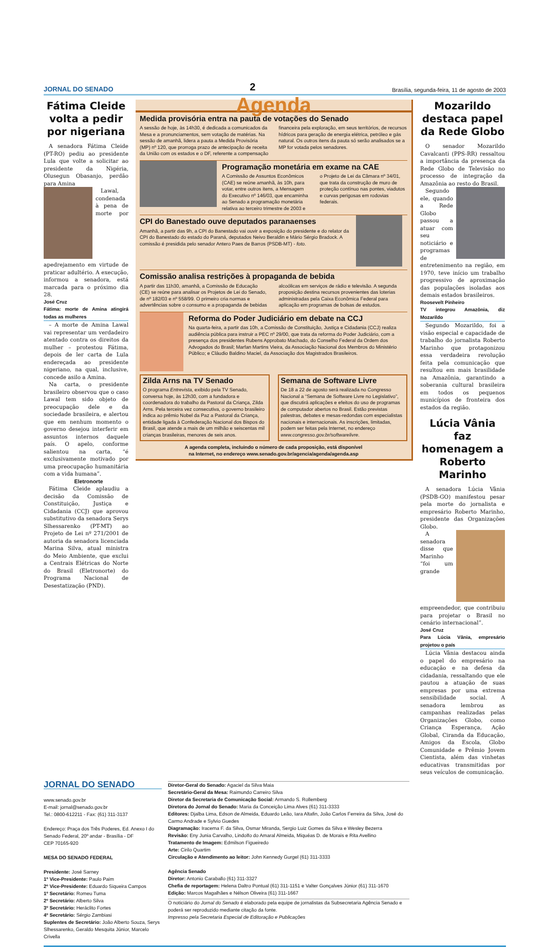JORNAL DO SENADO 2 Brasília, segunda-feira, 11 de agosto de 2003
Fátima Cleide volta a pedir por nigeriana
A senadora Fátima Cleide (PT-RO) pediu ao presidente Lula que volte a solicitar ao presidente da Nigéria, Olusegun Obasanjo, perdão para Amina
Lawal, condenada à pena de morte por apedrejamento em virtude de praticar adultério. A execução, informou a senadora, está marcada para o próximo dia 28.
José Cruz
Fátima: morte de Amina atingirá todas as mulheres
– A morte de Amina Lawal vai representar um verdadeiro atentado contra os direitos da mulher – protestou Fátima, depois de ler carta de Lula endereçada ao presidente nigeriano, na qual, inclusive, concede asilo a Amina.
Na carta, o presidente brasileiro observou que o caso Lawal tem sido objeto de preocupação dele e da sociedade brasileira, e alertou que em nenhum momento o governo desejou interferir em assuntos internos daquele país. O apelo, conforme salientou na carta, “é exclusivamente motivado por uma preocupação humanitária com a vida humana”.
Eletronorte
Fátima Cleide aplaudiu a decisão da Comissão de Constituição, Justiça e Cidadania (CCJ) que aprovou substitutivo da senadora Serys Slhessarenko (PT-MT) ao Projeto de Lei nº 271/2001 de autoria da senadora licenciada Marina Silva, atual ministra do Meio Ambiente, que exclui a Centrais Elétricas do Norte do Brasil (Eletronorte) do Programa Nacional de Desestatização (PND).
Agenda
Medida provisória entra na pauta de votações do Senado
A sessão de hoje, às 14h30, é dedicada a comunicados da Mesa e a pronunciamentos, sem votação de matérias. Na sessão de amanhã, lidera a pauta a Medida Provisória (MP) nº 120, que prorroga prazo de antecipação de receita da União com os estados e o DF, referente a compensação financeira pela exploração, em seus territórios, de recursos hídricos para geração de energia elétrica, petróleo e gás natural. Os outros itens da pauta só serão analisados se a MP for votada pelos senadores.
Programação monetária em exame na CAE
A Comissão de Assuntos Econômicos (CAE) se reúne amanhã, às 10h, para votar, entre outros itens, a Mensagem do Executivo nº 146/03, que encaminha ao Senado a programação monetária relativa ao terceiro trimestre de 2003 e o Projeto de Lei da Câmara nº 34/01, que trata da construção de muro de proteção contínuo nas pontes, viadutos e curvas perigosas em rodovias federais.
CPI do Banestado ouve deputados paranaenses
Amanhã, a partir das 9h, a CPI do Banestado vai ouvir a exposição do presidente e do relator da CPI do Banestado do estado do Paraná, deputados Neivo Beraldin e Mário Sérgio Bradock. A comissão é presidida pelo senador Antero Paes de Barros (PSDB-MT) - foto.
Comissão analisa restrições à propaganda de bebida
A partir das 11h30, amanhã, a Comissão de Educação (CE) se reúne para analisar os Projetos de Lei do Senado, de nº 182/03 e nº 558/99. O primeiro cria normas e advertências sobre o consumo e a propaganda de bebidas alcoólicas em serviços de rádio e televisão. A segunda proposição destina recursos provenientes das loterias administradas pela Caixa Econômica Federal para aplicação em programas de bolsas de estudos.
Reforma do Poder Judiciário em debate na CCJ
Na quarta-feira, a partir das 10h, a Comissão de Constituição, Justiça e Cidadania (CCJ) realiza audiência pública para instruir a PEC nº 29/00, que trata da reforma do Poder Judiciário, com a presença dos presidentes Rubens Approbato Machado, do Conselho Federal da Ordem dos Advogados do Brasil; Marfan Martins Vieira, da Associação Nacional dos Membros do Ministério Público; e Cláudio Baldino Maciel, da Associação dos Magistrados Brasileiros.
Zilda Arns na TV Senado
O programa Entrevista, exibido pela TV Senado, conversa hoje, às 12h30, com a fundadora e coordenadora do trabalho da Pastoral da Criança, Zilda Arns. Pela terceira vez consecutiva, o governo brasileiro indica ao prêmio Nobel da Paz a Pastoral da Criança, entidade ligada à Confederação Nacional dos Bispos do Brasil, que atende a mais de um milhão e seiscentas mil crianças brasileiras, menores de seis anos.
Semana de Software Livre
De 18 a 22 de agosto será realizada no Congresso Nacional a “Semana de Software Livre no Legislativo”, que discutirá aplicações e efeitos do uso de programas de computador abertos no Brasil. Estão previstas palestras, debates e mesas-redondas com especialistas nacionais e internacionais. As inscrições, limitadas, podem ser feitas pela Internet, no endereço www.congresso.gov.br/softwarelivre.
A agenda completa, incluindo o número de cada proposição, está disponível
na Internet, no endereço www.senado.gov.br/agencia/agenda/agenda.asp
Mozarildo destaca papel da Rede Globo
O senador Mozarildo Cavalcanti (PPS-RR) ressaltou a importância da presença da Rede Globo de Televisão no processo de integração da Amazônia ao resto do Brasil.
Segundo ele, quando a Rede Globo passou a atuar com seu noticiário e programas de entretenimento na região, em 1970, teve início um trabalho progressivo de aproximação das populações isoladas aos demais estados brasileiros.
Roosevelt Pinheiro
TV integrou Amazônia, diz Mozarildo
Segundo Mozarildo, foi a visão especial e capacidade de trabalho do jornalista Roberto Marinho que protagonizou essa verdadeira revolução feita pela comunicação que resultou em mais brasilidade na Amazônia, garantindo a soberania cultural brasileira em todos os pequenos municípios de fronteira dos estados da região.
Lúcia Vânia faz homenagem a Roberto Marinho
A senadora Lúcia Vânia (PSDB-GO) manifestou pesar pela morte do jornalista e empresário Roberto Marinho, presidente das Organizações Globo.
A senadora disse que Marinho “foi um grande empreendedor, que contribuiu para projetar o Brasil no cenário internacional”.
José Cruz
Para Lúcia Vânia, empresário projetou o país
Lúcia Vânia destacou ainda o papel do empresário na educação e na defesa da cidadania, ressaltando que ele pautou a atuação de suas empresas por uma extrema sensibilidade social. A senadora lembrou as campanhas realizadas pelas Organizações Globo, como Criança Esperança, Ação Global, Ciranda da Educação, Amigos da Escola, Globo Comunidade e Prêmio Jovem Cientista, além das vinhetas educativas transmitidas por seus veículos de comunicação.
JORNAL DO SENADO
www.senado.gov.br
E-mail: jornal@senado.gov.br
Tel.: 0800-612211 - Fax: (61) 311-3137
Endereço: Praça dos Três Poderes, Ed. Anexo I do Senado Federal, 20º andar - Brasília - DF
CEP 70165-920
MESA DO SENADO FEDERAL
Presidente: José Sarney
1º Vice-Presidente: Paulo Paim
2º Vice-Presidente: Eduardo Siqueira Campos
1º Secretário: Romeu Tuma
2º Secretário: Alberto Silva
3º Secretário: Heráclito Fortes
4º Secretário: Sérgio Zambiasi
Suplentes de Secretário: João Alberto Souza, Serys Slhessarenko, Geraldo Mesquita Júnior, Marcelo Crivella
Diretor-Geral do Senado: Agaciel da Silva Maia
Secretário-Geral da Mesa: Raimundo Carreiro Silva
Diretor da Secretaria de Comunicação Social: Armando S. Rollemberg
Diretora do Jornal do Senado: Maria da Conceição Lima Alves (61) 311-3333
Editores: Djalba Lima, Edson de Almeida, Eduardo Leão, Iara Altafin, João Carlos Ferreira da Silva, José do Carmo Andrade e Sylvio Guedes
Diagramação: Iracema F. da Silva, Osmar Miranda, Sergio Luiz Gomes da Silva e Wesley Bezerra
Revisão: Eny Junia Carvalho, Lindolfo do Amaral Almeida, Miquéas D. de Morais e Rita Avellino
Tratamento de Imagem: Edmilson Figueiredo
Arte: Cirilo Quartim
Circulação e Atendimento ao leitor: John Kennedy Gurgel (61) 311-3333
Agência Senado
Diretor: Antonio Caraballo (61) 311-3327
Chefia de reportagem: Helena Daltro Pontual (61) 311-1151 e Valter Gonçalves Júnior (61) 311-1670
Edição: Marcos Magalhães e Nélson Oliveira (61) 311-1667
O noticiário do Jornal do Senado é elaborado pela equipe de jornalistas da Subsecretaria Agência Senado e poderá ser reproduzido mediante citação da fonte.
Impresso pela Secretaria Especial de Editoração e Publicações